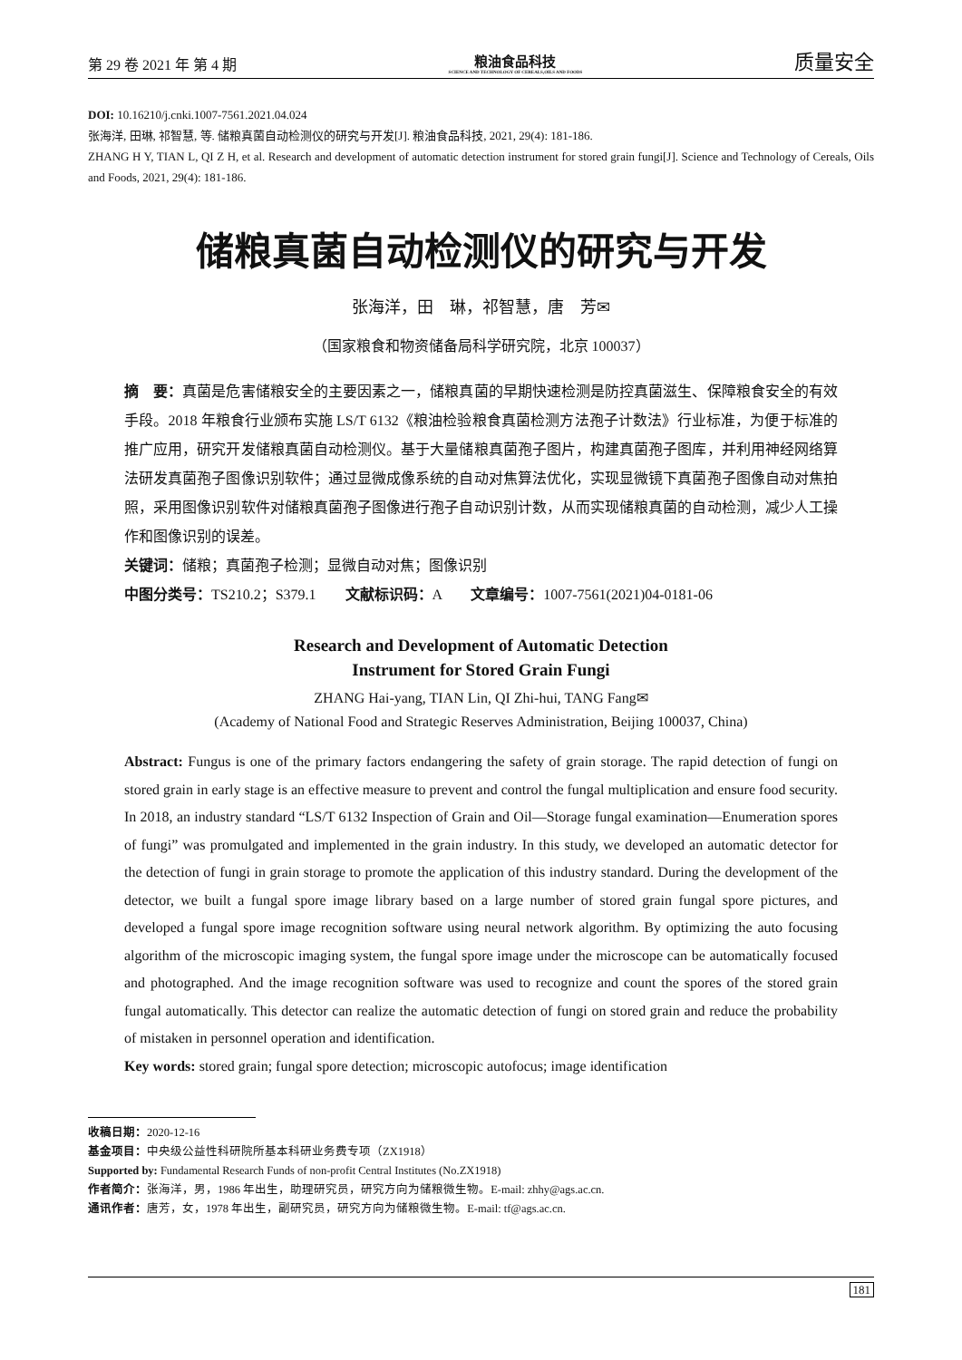第 29 卷 2021 年 第 4 期
粮油食品科技
SCIENCE AND TECHNOLOGY OF CEREALS,OILS AND FOODS
质量安全
DOI: 10.16210/j.cnki.1007-7561.2021.04.024
张海洋, 田琳, 祁智慧, 等. 储粮真菌自动检测仪的研究与开发[J]. 粮油食品科技, 2021, 29(4): 181-186.
ZHANG H Y, TIAN L, QI Z H, et al. Research and development of automatic detection instrument for stored grain fungi[J]. Science and Technology of Cereals, Oils and Foods, 2021, 29(4): 181-186.
储粮真菌自动检测仪的研究与开发
张海洋，田　琳，祁智慧，唐　芳✉
（国家粮食和物资储备局科学研究院，北京 100037）
摘　要：真菌是危害储粮安全的主要因素之一，储粮真菌的早期快速检测是防控真菌滋生、保障粮食安全的有效手段。2018 年粮食行业颁布实施 LS/T 6132《粮油检验粮食真菌检测方法孢子计数法》行业标准，为便于标准的推广应用，研究开发储粮真菌自动检测仪。基于大量储粮真菌孢子图片，构建真菌孢子图库，并利用神经网络算法研发真菌孢子图像识别软件；通过显微成像系统的自动对焦算法优化，实现显微镜下真菌孢子图像自动对焦拍照，采用图像识别软件对储粮真菌孢子图像进行孢子自动识别计数，从而实现储粮真菌的自动检测，减少人工操作和图像识别的误差。
关键词：储粮；真菌孢子检测；显微自动对焦；图像识别
中图分类号：TS210.2；S379.1　　文献标识码：A　　文章编号：1007-7561(2021)04-0181-06
Research and Development of Automatic Detection
Instrument for Stored Grain Fungi
ZHANG Hai-yang, TIAN Lin, QI Zhi-hui, TANG Fang✉
(Academy of National Food and Strategic Reserves Administration, Beijing 100037, China)
Abstract: Fungus is one of the primary factors endangering the safety of grain storage. The rapid detection of fungi on stored grain in early stage is an effective measure to prevent and control the fungal multiplication and ensure food security. In 2018, an industry standard “LS/T 6132 Inspection of Grain and Oil—Storage fungal examination—Enumeration spores of fungi” was promulgated and implemented in the grain industry. In this study, we developed an automatic detector for the detection of fungi in grain storage to promote the application of this industry standard. During the development of the detector, we built a fungal spore image library based on a large number of stored grain fungal spore pictures, and developed a fungal spore image recognition software using neural network algorithm. By optimizing the auto focusing algorithm of the microscopic imaging system, the fungal spore image under the microscope can be automatically focused and photographed. And the image recognition software was used to recognize and count the spores of the stored grain fungal automatically. This detector can realize the automatic detection of fungi on stored grain and reduce the probability of mistaken in personnel operation and identification.
Key words: stored grain; fungal spore detection; microscopic autofocus; image identification
收稿日期：2020-12-16
基金项目：中央级公益性科研院所基本科研业务费专项（ZX1918）
Supported by: Fundamental Research Funds of non-profit Central Institutes (No.ZX1918)
作者简介：张海洋，男，1986 年出生，助理研究员，研究方向为储粮微生物。E-mail: zhhy@ags.ac.cn.
通讯作者：唐芳，女，1978 年出生，副研究员，研究方向为储粮微生物。E-mail: tf@ags.ac.cn.
181